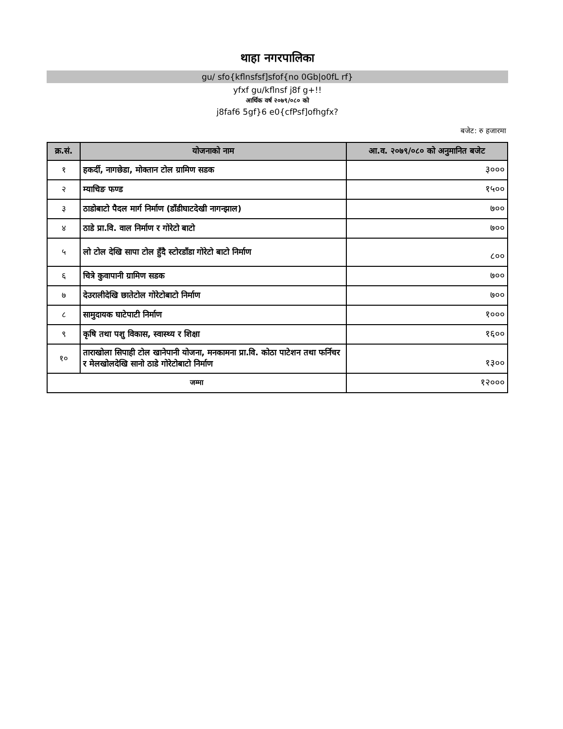थाहा नगरपालिका
gu/ sfo{kflnsfsf]sfof{no 0Gb|o0fL rf}
yfxf gu/kflnsf j8f g+!!
आर्थिक वर्ष २०७९/०८० को
j8faf6 5gf}6 e0{cfPsf]ofhgfx?
बजेट: रु हजारमा
| क्र.सं. | योजनाको नाम | आ.व. २०७९/०८० को अनुमानित बजेट |
| --- | --- | --- |
| १ | हकर्दी, नागछेडा, मोक्तान टोल ग्रामिण सडक | ३००० |
| २ | म्याचिङ फण्ड | १५०० |
| ३ | ठाडोबाटो पैदल मार्ग निर्माण (डाँडीघाटदेखी नागन्झाल) | ७०० |
| ४ | ठाडे प्रा.वि. वाल निर्माण र गोरेटो बाटो | ७०० |
| ५ | लो टोल देखि सापा टोल हुँदै स्टोरडाँडा गोरेटो बाटो निर्माण | ८०० |
| ६ | चित्रे कुवापानी ग्रामिण सडक | ७०० |
| ७ | देउरालीदेखि छातेटोल गोरेटोबाटो निर्माण | ७०० |
| ८ | सामुदायक घाटेपाटी निर्माण | १००० |
| ९ | कृषि तथा पशु विकास, स्वास्थ्य र शिक्षा | १६०० |
| १० | ताराखोला सिपाही टोल खानेपानी योजना, मनकामना प्रा.वि. कोठा पाटेशन तथा फर्निचर र मेलखोलदेखि सानो ठाडे गोरेटोबाटो निर्माण | १३०० |
| जम्मा | | १२००० |